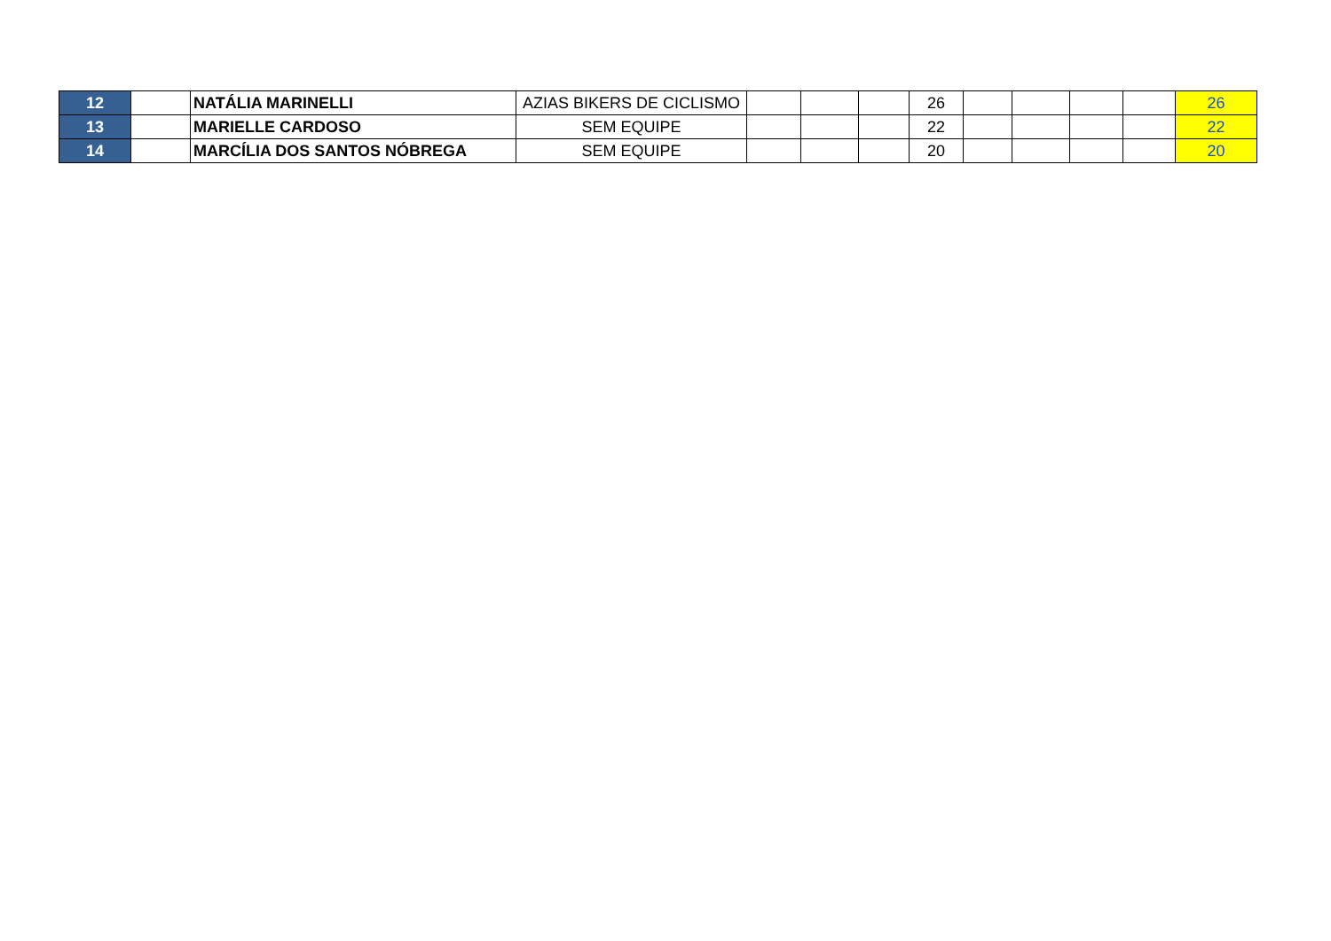| 12 | | NATÁLIA MARINELLI | AZIAS BIKERS DE CICLISMO | | | | 26 | | | | | 26 |
| 13 | | MARIELLE CARDOSO | SEM EQUIPE | | | | 22 | | | | | 22 |
| 14 | | MARCÍLIA DOS SANTOS NÓBREGA | SEM EQUIPE | | | | 20 | | | | | 20 |